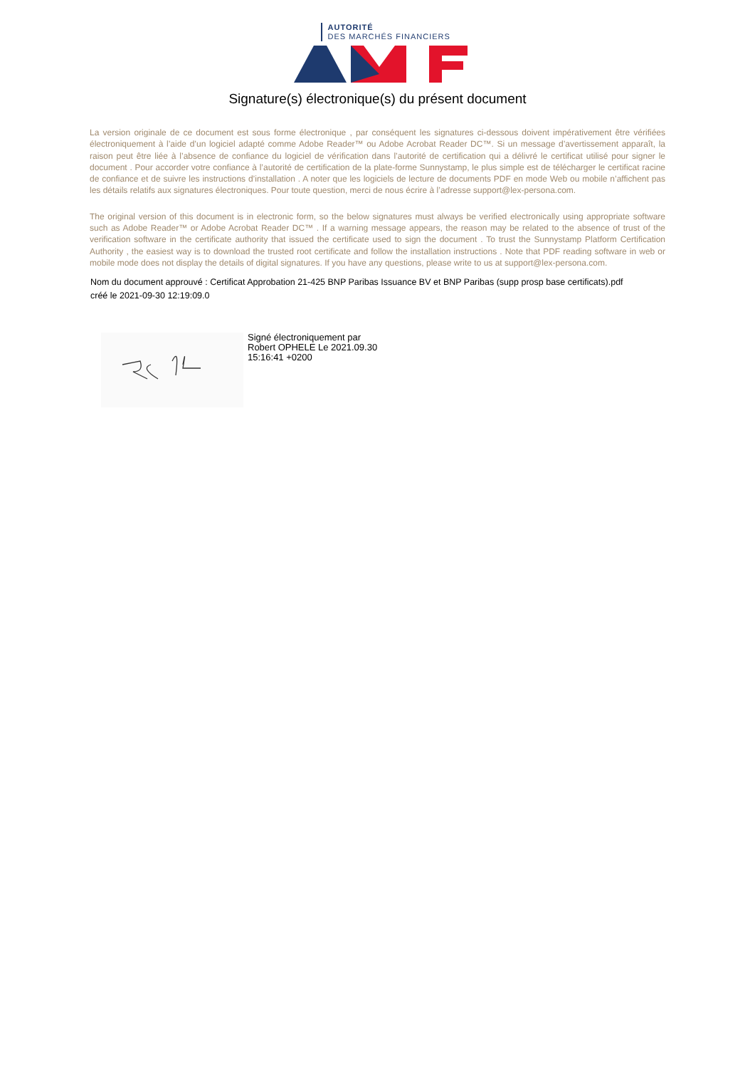AUTORITÉ
DES MARCHÉS FINANCIERS
Signature(s) électronique(s) du présent document
La version originale de ce document est sous forme électronique , par conséquent les signatures ci-dessous doivent impérativement être vérifiées électroniquement à l’aide d’un logiciel adapté comme Adobe Reader™ ou Adobe Acrobat Reader DC™. Si un message d’avertissement apparaît, la raison peut être liée à l’absence de confiance du logiciel de vérification dans l’autorité de certification qui a délivré le certificat utilisé pour signer le document . Pour accorder votre confiance à l’autorité de certification de la plate-forme Sunnystamp, le plus simple est de télécharger le certificat racine de confiance et de suivre les instructions d’installation . A noter que les logiciels de lecture de documents PDF en mode Web ou mobile n’affichent pas les détails relatifs aux signatures électroniques. Pour toute question, merci de nous écrire à l’adresse support@lex-persona.com.
The original version of this document is in electronic form, so the below signatures must always be verified electronically using appropriate software such as Adobe Reader™ or Adobe Acrobat Reader DC™ . If a warning message appears, the reason may be related to the absence of trust of the verification software in the certificate authority that issued the certificate used to sign the document . To trust the Sunnystamp Platform Certification Authority , the easiest way is to download the trusted root certificate and follow the installation instructions . Note that PDF reading software in web or mobile mode does not display the details of digital signatures. If you have any questions, please write to us at support@lex-persona.com.
Nom du document approuvé : Certificat Approbation 21-425 BNP Paribas Issuance BV et BNP Paribas (supp prosp base certificats).pdf
créé le 2021-09-30 12:19:09.0
Signé électroniquement par
Robert OPHELE Le 2021.09.30
15:16:41 +0200